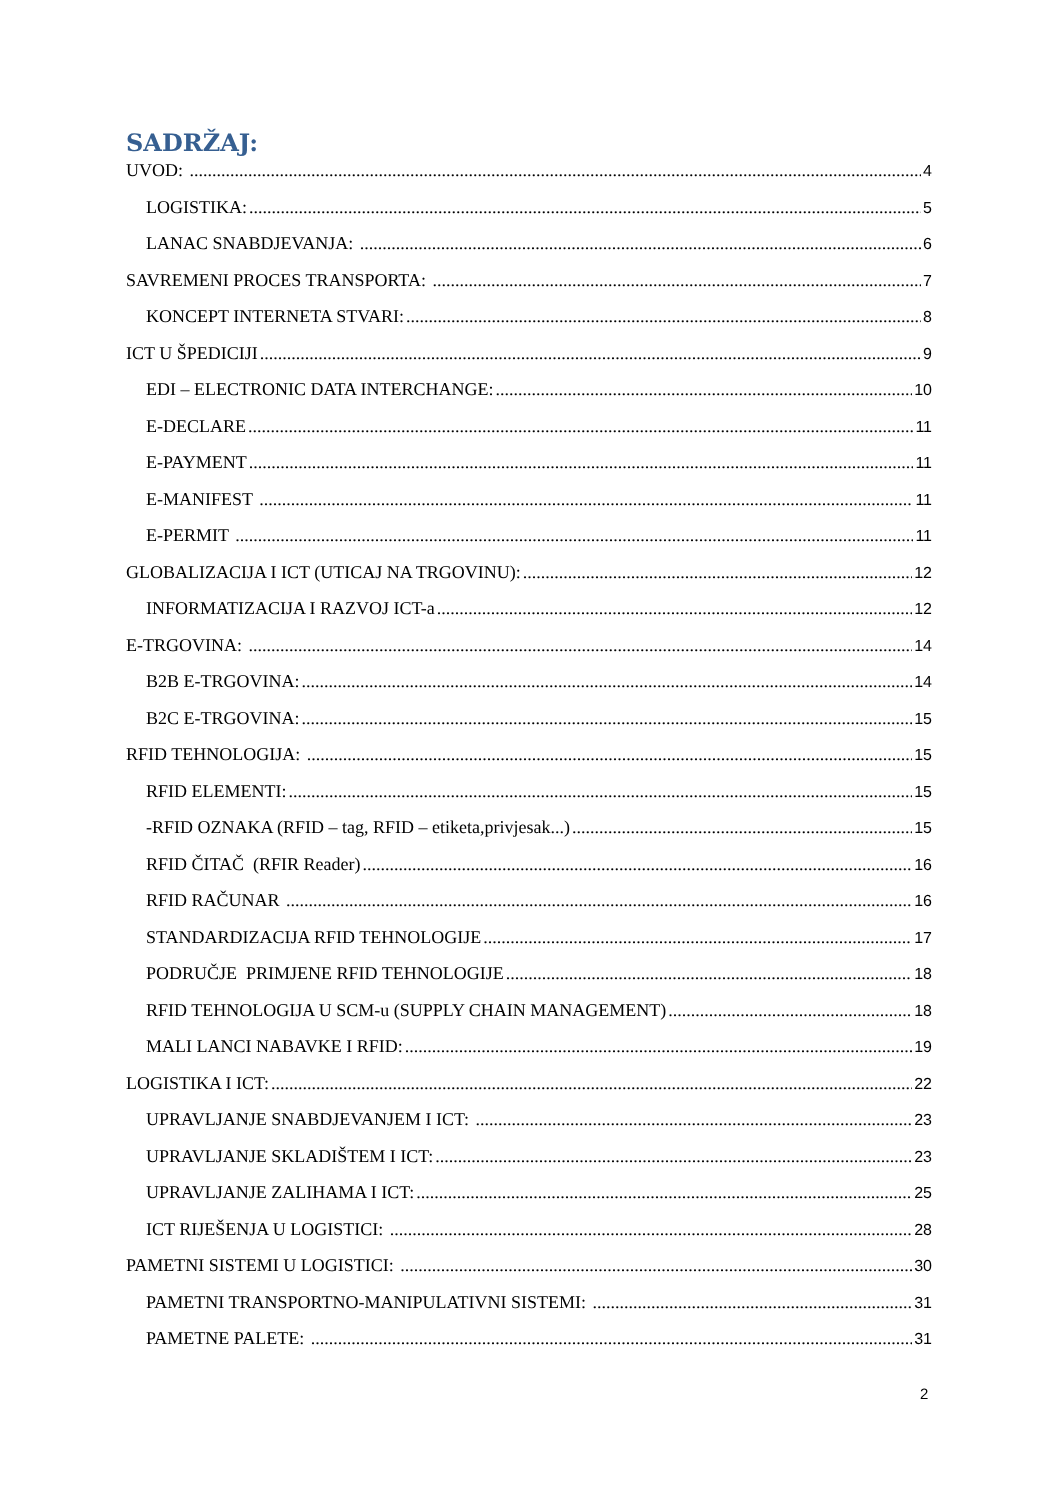SADRŽAJ:
UVOD: 4
LOGISTIKA: 5
LANAC SNABDJEVANJA: 6
SAVREMENI PROCES TRANSPORTA: 7
KONCEPT INTERNETA STVARI: 8
ICT U ŠPEDICIJI 9
EDI – ELECTRONIC DATA INTERCHANGE: 10
E-DECLARE 11
E-PAYMENT 11
E-MANIFEST 11
E-PERMIT 11
GLOBALIZACIJA I ICT (UTICAJ NA TRGOVINU): 12
INFORMATIZACIJA I RAZVOJ ICT-a 12
E-TRGOVINA: 14
B2B E-TRGOVINA: 14
B2C E-TRGOVINA: 15
RFID TEHNOLOGIJA: 15
RFID ELEMENTI: 15
-RFID OZNAKA (RFID – tag, RFID – etiketa,privjesak...) 15
RFID ČITAČ (RFIR Reader) 16
RFID RAČUNAR 16
STANDARDIZACIJA RFID TEHNOLOGIJE 17
PODRUČJE PRIMJENE RFID TEHNOLOGIJE 18
RFID TEHNOLOGIJA U SCM-u (SUPPLY CHAIN MANAGEMENT) 18
MALI LANCI NABAVKE I RFID: 19
LOGISTIKA I ICT: 22
UPRAVLJANJE SNABDJEVANJEM I ICT: 23
UPRAVLJANJE SKLADIŠTEM I ICT: 23
UPRAVLJANJE ZALIHAMA I ICT: 25
ICT RIJEŠENJA U LOGISTICI: 28
PAMETNI SISTEMI U LOGISTICI: 30
PAMETNI TRANSPORTNO-MANIPULATIVNI SISTEMI: 31
PAMETNE PALETE: 31
2